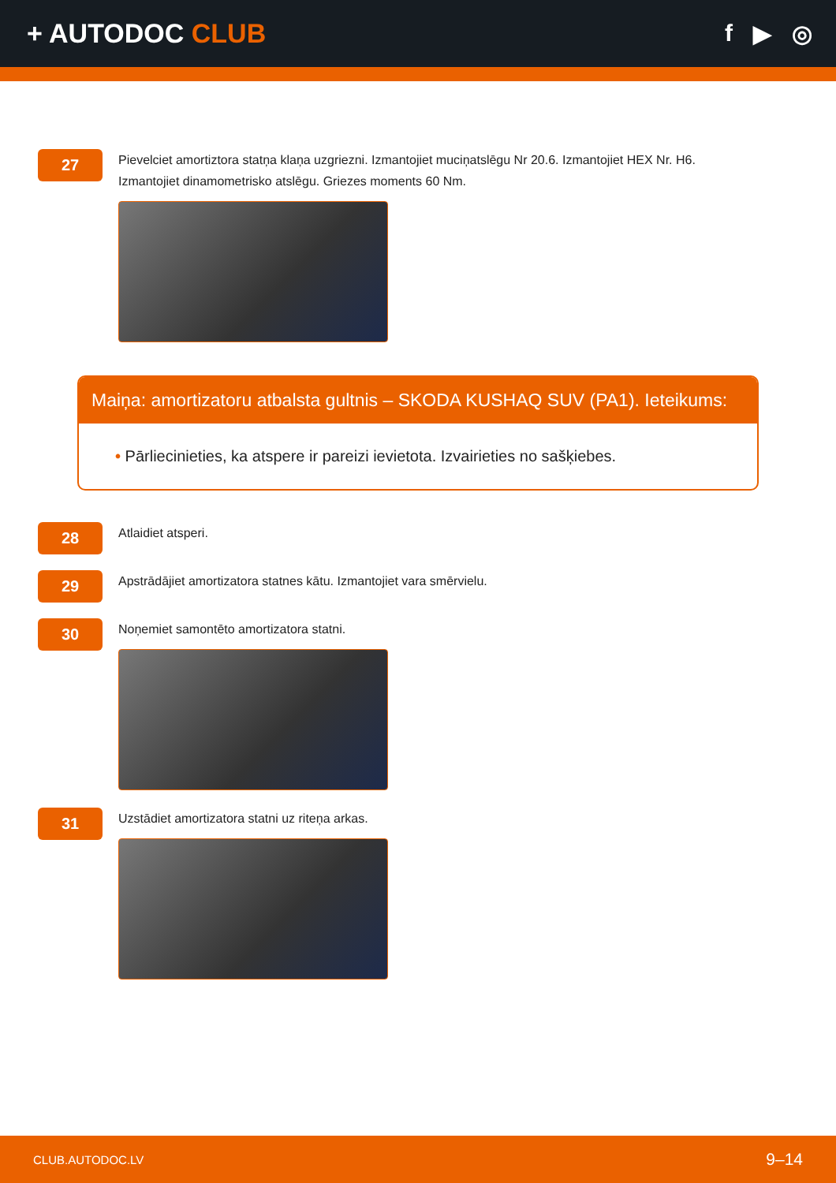+ AUTODOC CLUB f ▶ ◎
27
Pievelciet amortiztora statņa klaņa uzgriezni. Izmantojiet muciņatslēgu Nr 20.6. Izmantojiet HEX Nr. H6. Izmantojiet dinamometrisko atslēgu. Griezes moments 60 Nm.
Maiņa: amortizatoru atbalsta gultnis – SKODA KUSHAQ SUV (PA1). Ieteikums:
• Pārliecinieties, ka atspere ir pareizi ievietota. Izvairieties no sašķiebes.
28
Atlaidiet atsperi.
29
Apstrādājiet amortizatora statnes kātu. Izmantojiet vara smērvielu.
30
Noņemiet samontēto amortizatora statni.
31
Uzstādiet amortizatora statni uz riteņa arkas.
CLUB.AUTODOC.LV 9–14